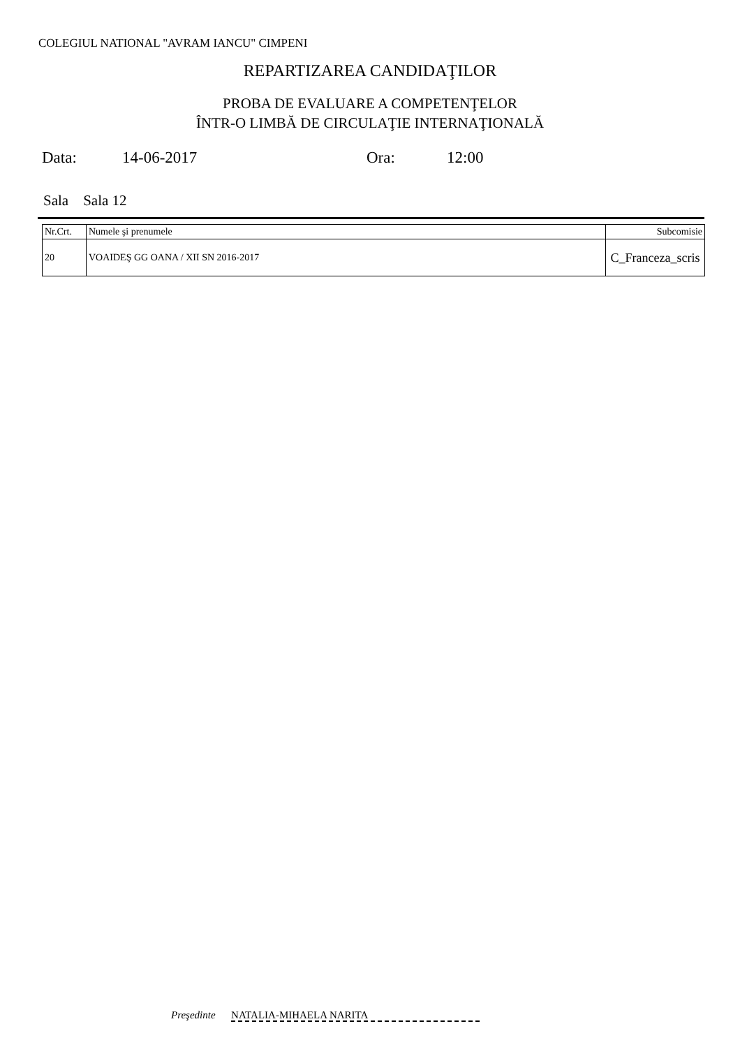COLEGIUL NATIONAL "AVRAM IANCU" CIMPENI
REPARTIZAREA CANDIDAŢILOR
PROBA DE EVALUARE A COMPETENŢELOR
ÎNTR-O LIMBĂ DE CIRCULAŢIE INTERNAŢIONALĂ
Data: 14-06-2017 Ora: 12:00
Sala Sala 12
| Nr.Crt. | Numele şi prenumele | Subcomisie |
| --- | --- | --- |
| 20 | VOAIDEŞ GG OANA / XII SN 2016-2017 | C_Franceza_scris |
Preşedinte NATALIA-MIHAELA NARITA